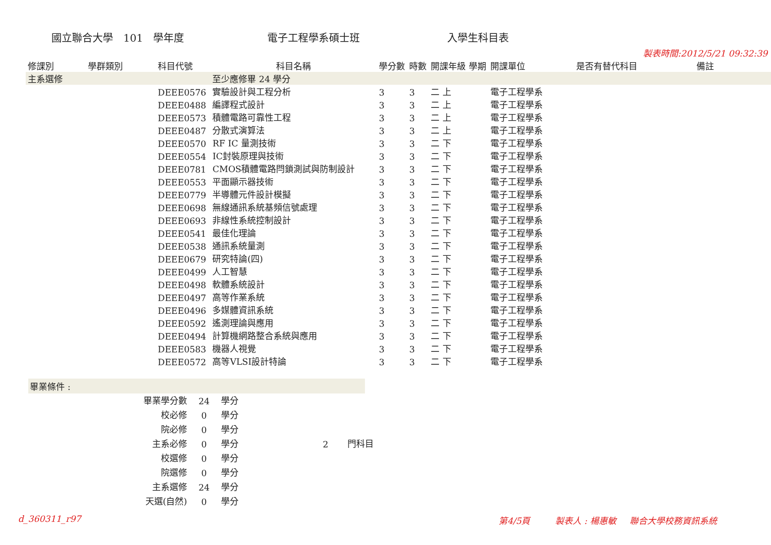國立聯合大學　101　學年度 電子工程學系碩士班 入學生科目表
| 修課別 | 學群類別 | 科目代號 | 科目名稱 | 學分數 | 時數 | 開課年級 學期 | 開課單位 | 是否有替代科目 | 製表時間:2012/5/21 09:32:39 備註 |
| --- | --- | --- | --- | --- | --- | --- | --- | --- | --- |
| 主系選修 | | | 至少應修畢 24 學分 | | | | | | |
| | | DEEE0576 | 實驗設計與工程分析 | 3 | 3 | 二 上 | 電子工程學系 | | |
| | | DEEE0488 | 編譯程式設計 | 3 | 3 | 二 上 | 電子工程學系 | | |
| | | DEEE0573 | 積體電路可靠性工程 | 3 | 3 | 二 上 | 電子工程學系 | | |
| | | DEEE0487 | 分散式演算法 | 3 | 3 | 二 上 | 電子工程學系 | | |
| | | DEEE0570 | RF IC 量測技術 | 3 | 3 | 二 下 | 電子工程學系 | | |
| | | DEEE0554 | IC封裝原理與技術 | 3 | 3 | 二 下 | 電子工程學系 | | |
| | | DEEE0781 | CMOS積體電路閂鎖測試與防制設計 | 3 | 3 | 二 下 | 電子工程學系 | | |
| | | DEEE0553 | 平面顯示器技術 | 3 | 3 | 二 下 | 電子工程學系 | | |
| | | DEEE0779 | 半導體元件設計模擬 | 3 | 3 | 二 下 | 電子工程學系 | | |
| | | DEEE0698 | 無線通訊系統基頻信號處理 | 3 | 3 | 二 下 | 電子工程學系 | | |
| | | DEEE0693 | 非線性系統控制設計 | 3 | 3 | 二 下 | 電子工程學系 | | |
| | | DEEE0541 | 最佳化理論 | 3 | 3 | 二 下 | 電子工程學系 | | |
| | | DEEE0538 | 通訊系統量測 | 3 | 3 | 二 下 | 電子工程學系 | | |
| | | DEEE0679 | 研究特論(四) | 3 | 3 | 二 下 | 電子工程學系 | | |
| | | DEEE0499 | 人工智慧 | 3 | 3 | 二 下 | 電子工程學系 | | |
| | | DEEE0498 | 軟體系統設計 | 3 | 3 | 二 下 | 電子工程學系 | | |
| | | DEEE0497 | 高等作業系統 | 3 | 3 | 二 下 | 電子工程學系 | | |
| | | DEEE0496 | 多媒體資訊系統 | 3 | 3 | 二 下 | 電子工程學系 | | |
| | | DEEE0592 | 遙測理論與應用 | 3 | 3 | 二 下 | 電子工程學系 | | |
| | | DEEE0494 | 計算機網路整合系統與應用 | 3 | 3 | 二 下 | 電子工程學系 | | |
| | | DEEE0583 | 機器人視覺 | 3 | 3 | 二 下 | 電子工程學系 | | |
| | | DEEE0572 | 高等VLSI設計特論 | 3 | 3 | 二 下 | 電子工程學系 | | |
畢業條件 :
| 畢業學分數 | 24 | 學分 | | |
| 校必修 | 0 | 學分 | | |
| 院必修 | 0 | 學分 | | |
| 主系必修 | 0 | 學分 | 2 | 門科目 |
| 校選修 | 0 | 學分 | | |
| 院選修 | 0 | 學分 | | |
| 主系選修 | 24 | 學分 | | |
| 天選(自然) | 0 | 學分 | | |
d_360311_r97 第4/5頁 製表人 : 楊惠敏 聯合大學校務資訊系統